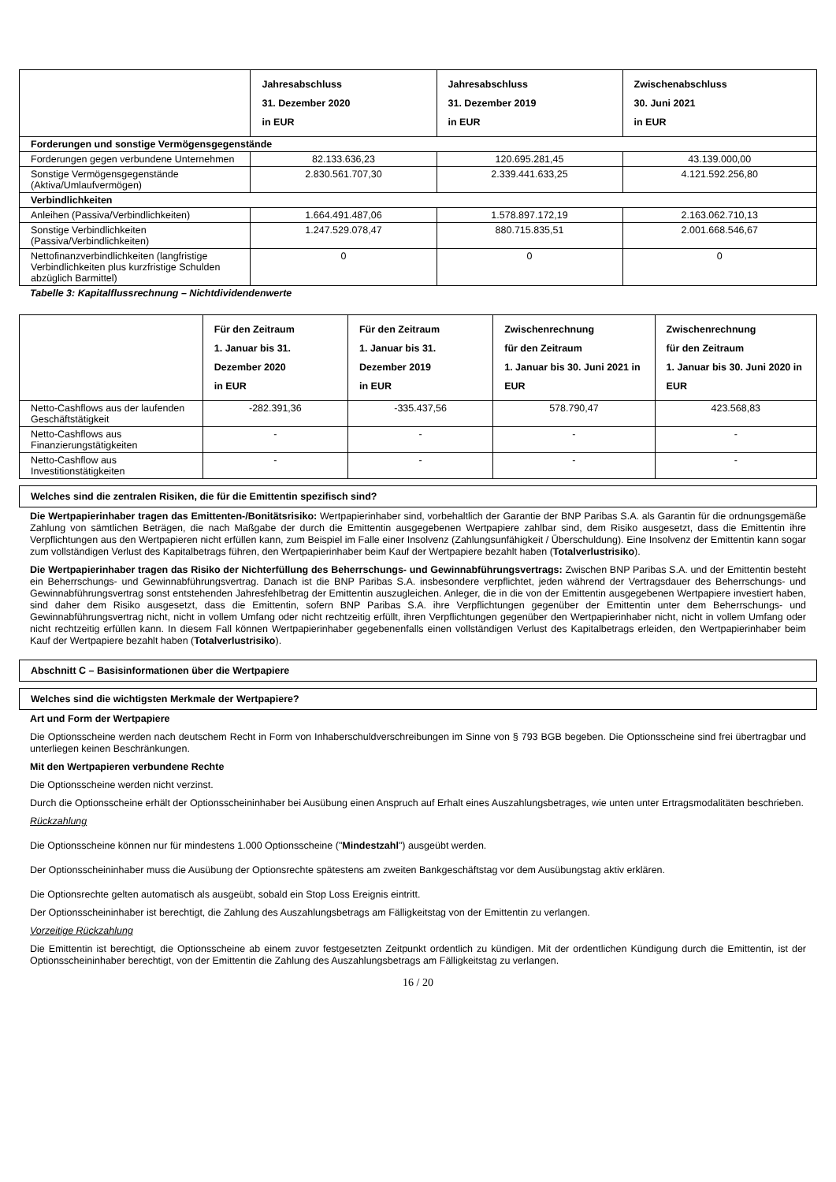| | Jahresabschluss 31. Dezember 2020 in EUR | Jahresabschluss 31. Dezember 2019 in EUR | Zwischenabschluss 30. Juni 2021 in EUR |
| --- | --- | --- | --- |
| Forderungen und sonstige Vermögensgegenstände | | | |
| Forderungen gegen verbundene Unternehmen | 82.133.636,23 | 120.695.281,45 | 43.139.000,00 |
| Sonstige Vermögensgegenstände (Aktiva/Umlaufvermögen) | 2.830.561.707,30 | 2.339.441.633,25 | 4.121.592.256,80 |
| Verbindlichkeiten | | | |
| Anleihen (Passiva/Verbindlichkeiten) | 1.664.491.487,06 | 1.578.897.172,19 | 2.163.062.710,13 |
| Sonstige Verbindlichkeiten (Passiva/Verbindlichkeiten) | 1.247.529.078,47 | 880.715.835,51 | 2.001.668.546,67 |
| Nettofinanzverbindlichkeiten (langfristige Verbindlichkeiten plus kurzfristige Schulden abzüglich Barmittel) | 0 | 0 | 0 |
Tabelle 3: Kapitalflussrechnung – Nichtdividendenwerte
| | Für den Zeitraum 1. Januar bis 31. Dezember 2020 in EUR | Für den Zeitraum 1. Januar bis 31. Dezember 2019 in EUR | Zwischenrechnung für den Zeitraum 1. Januar bis 30. Juni 2021 in EUR | Zwischenrechnung für den Zeitraum 1. Januar bis 30. Juni 2020 in EUR |
| --- | --- | --- | --- | --- |
| Netto-Cashflows aus der laufenden Geschäftstätigkeit | -282.391,36 | -335.437,56 | 578.790,47 | 423.568,83 |
| Netto-Cashflows aus Finanzierungstätigkeiten | - | - | - | - |
| Netto-Cashflow aus Investitionstätigkeiten | - | - | - | - |
Welches sind die zentralen Risiken, die für die Emittentin spezifisch sind?
Die Wertpapierinhaber tragen das Emittenten-/Bonitätsrisiko: Wertpapierinhaber sind, vorbehaltlich der Garantie der BNP Paribas S.A. als Garantin für die ordnungsgemäße Zahlung von sämtlichen Beträgen, die nach Maßgabe der durch die Emittentin ausgegebenen Wertpapiere zahlbar sind, dem Risiko ausgesetzt, dass die Emittentin ihre Verpflichtungen aus den Wertpapieren nicht erfüllen kann, zum Beispiel im Falle einer Insolvenz (Zahlungsunfähigkeit / Überschuldung). Eine Insolvenz der Emittentin kann sogar zum vollständigen Verlust des Kapitalbetrags führen, den Wertpapierinhaber beim Kauf der Wertpapiere bezahlt haben (Totalverlustrisiko).
Die Wertpapierinhaber tragen das Risiko der Nichterfüllung des Beherrschungs- und Gewinnabführungsvertrags: Zwischen BNP Paribas S.A. und der Emittentin besteht ein Beherrschungs- und Gewinnabführungsvertrag. Danach ist die BNP Paribas S.A. insbesondere verpflichtet, jeden während der Vertragsdauer des Beherrschungs- und Gewinnabführungsvertrag sonst entstehenden Jahresfehlbetrag der Emittentin auszugleichen. Anleger, die in die von der Emittentin ausgegebenen Wertpapiere investiert haben, sind daher dem Risiko ausgesetzt, dass die Emittentin, sofern BNP Paribas S.A. ihre Verpflichtungen gegenüber der Emittentin unter dem Beherrschungs- und Gewinnabführungsvertrag nicht, nicht in vollem Umfang oder nicht rechtzeitig erfüllt, ihren Verpflichtungen gegenüber den Wertpapierinhaber nicht, nicht in vollem Umfang oder nicht rechtzeitig erfüllen kann. In diesem Fall können Wertpapierinhaber gegebenenfalls einen vollständigen Verlust des Kapitalbetrags erleiden, den Wertpapierinhaber beim Kauf der Wertpapiere bezahlt haben (Totalverlustrisiko).
Abschnitt C – Basisinformationen über die Wertpapiere
Welches sind die wichtigsten Merkmale der Wertpapiere?
Art und Form der Wertpapiere
Die Optionsscheine werden nach deutschem Recht in Form von Inhaberschuldverschreibungen im Sinne von § 793 BGB begeben. Die Optionsscheine sind frei übertragbar und unterliegen keinen Beschränkungen.
Mit den Wertpapieren verbundene Rechte
Die Optionsscheine werden nicht verzinst.
Durch die Optionsscheine erhält der Optionsscheininhaber bei Ausübung einen Anspruch auf Erhalt eines Auszahlungsbetrages, wie unten unter Ertragsmodalitäten beschrieben.
Rückzahlung
Die Optionsscheine können nur für mindestens 1.000 Optionsscheine ("Mindestzahl") ausgeübt werden.
Der Optionsscheininhaber muss die Ausübung der Optionsrechte spätestens am zweiten Bankgeschäftstag vor dem Ausübungstag aktiv erklären.
Die Optionsrechte gelten automatisch als ausgeübt, sobald ein Stop Loss Ereignis eintritt.
Der Optionsscheininhaber ist berechtigt, die Zahlung des Auszahlungsbetrags am Fälligkeitstag von der Emittentin zu verlangen.
Vorzeitige Rückzahlung
Die Emittentin ist berechtigt, die Optionsscheine ab einem zuvor festgesetzten Zeitpunkt ordentlich zu kündigen. Mit der ordentlichen Kündigung durch die Emittentin, ist der Optionsscheininhaber berechtigt, von der Emittentin die Zahlung des Auszahlungsbetrags am Fälligkeitstag zu verlangen.
16 / 20